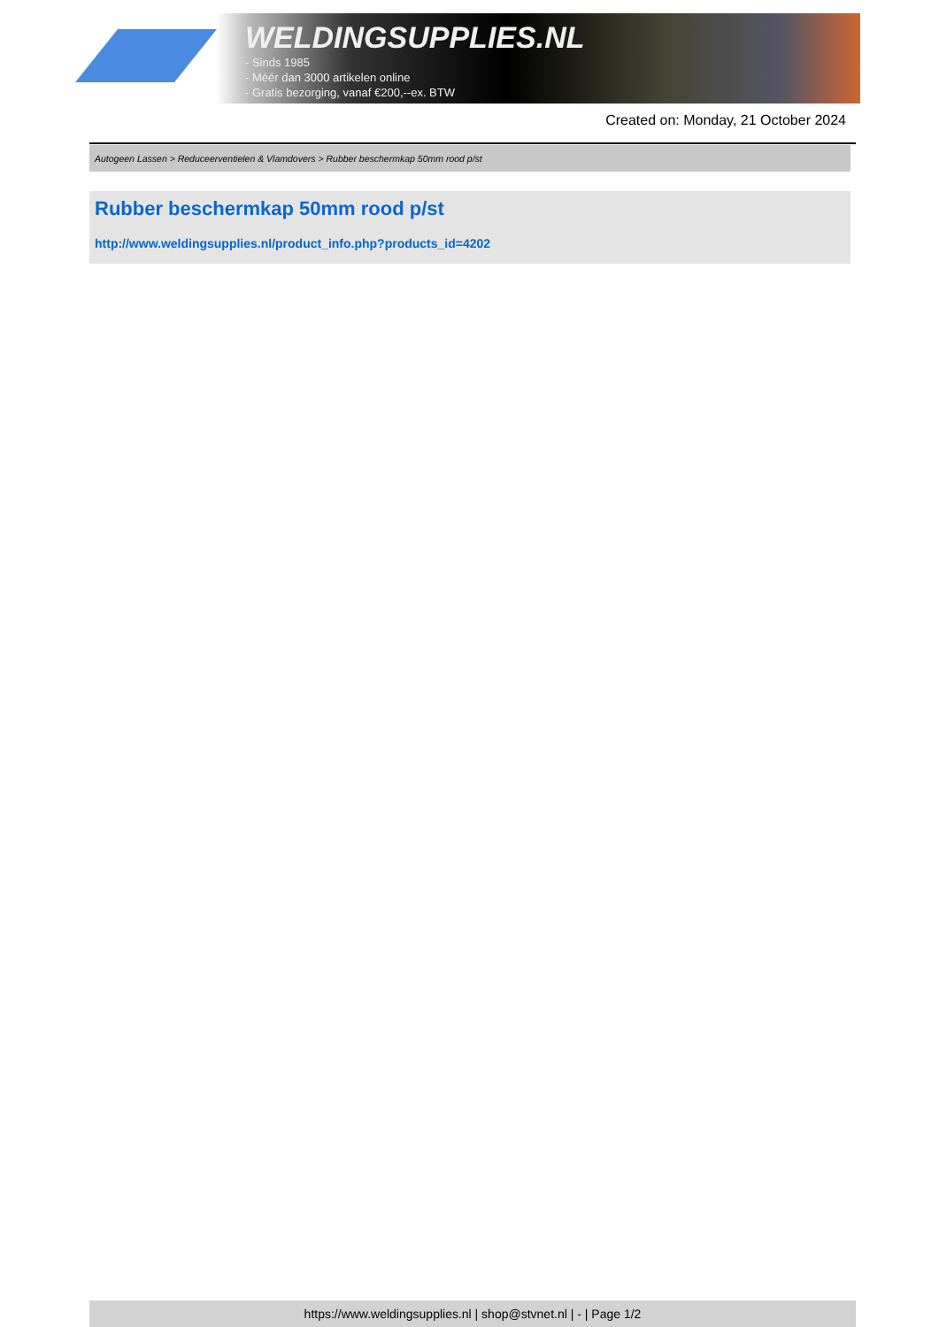WELDINGSUPPLIES.NL
- Sinds 1985
- Méér dan 3000 artikelen online
- Gratis bezorging, vanaf €200,--ex. BTW
Created on: Monday, 21 October 2024
Autogeen Lassen > Reduceerventielen & Vlamdovers > Rubber beschermkap 50mm rood p/st
Rubber beschermkap 50mm rood p/st
http://www.weldingsupplies.nl/product_info.php?products_id=4202
https://www.weldingsupplies.nl | shop@stvnet.nl | - | Page 1/2